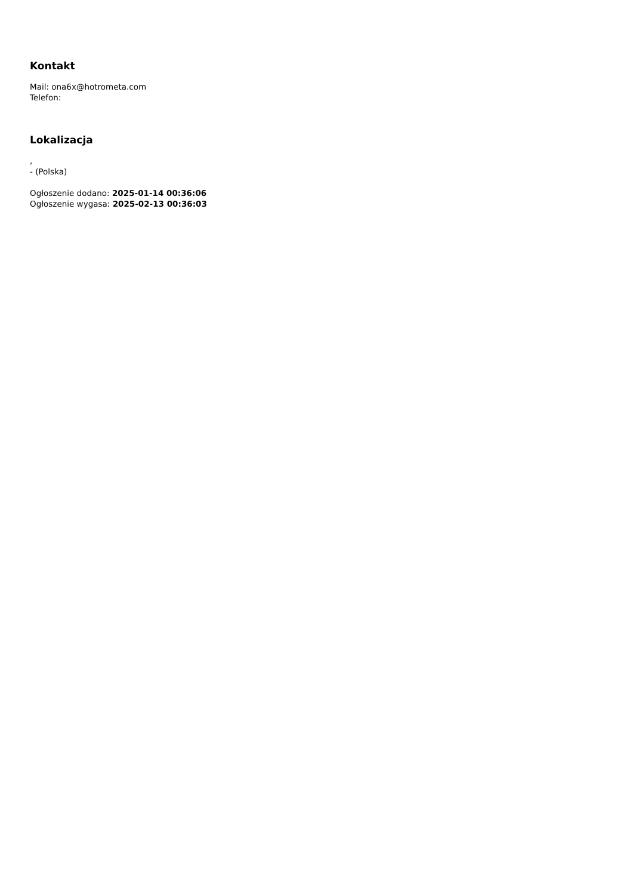Kontakt
Mail: ona6x@hotrometa.com
Telefon:
Lokalizacja
,
- (Polska)
Ogłoszenie dodano: 2025-01-14 00:36:06
Ogłoszenie wygasa: 2025-02-13 00:36:03